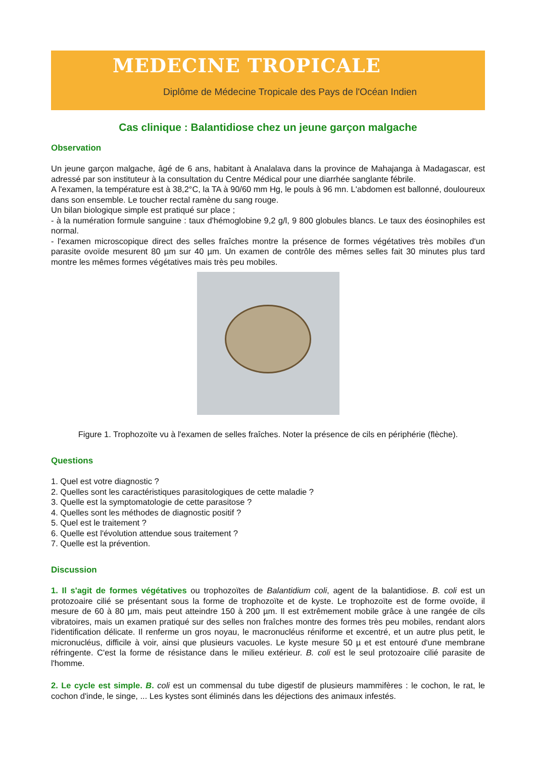MEDECINE TROPICALE
Diplôme de Médecine Tropicale des Pays de l'Océan Indien
Cas clinique : Balantidiose chez un jeune garçon malgache
Observation
Un jeune garçon malgache, âgé de 6 ans, habitant à Analalava dans la province de Mahajanga à Madagascar, est adressé par son instituteur à la consultation du Centre Médical pour une diarrhée sanglante fébrile.
A l'examen, la température est à 38,2°C, la TA à 90/60 mm Hg, le pouls à 96 mn. L'abdomen est ballonné, douloureux dans son ensemble. Le toucher rectal ramène du sang rouge.
Un bilan biologique simple est pratiqué sur place ;
- à la numération formule sanguine : taux d'hémoglobine 9,2 g/l, 9 800 globules blancs. Le taux des éosinophiles est normal.
- l'examen microscopique direct des selles fraîches montre la présence de formes végétatives très mobiles d'un parasite ovoïde mesurent 80 µm sur 40 µm. Un examen de contrôle des mêmes selles fait 30 minutes plus tard montre les mêmes formes végétatives mais très peu mobiles.
Figure 1. Trophozoïte vu à l'examen de selles fraîches. Noter la présence de cils en périphérie (flèche).
Questions
1. Quel est votre diagnostic ?
2. Quelles sont les caractéristiques parasitologiques de cette maladie ?
3. Quelle est la symptomatologie de cette parasitose ?
4. Quelles sont les méthodes de diagnostic positif ?
5. Quel est le traitement ?
6. Quelle est l'évolution attendue sous traitement ?
7. Quelle est la prévention.
Discussion
1. Il s'agit de formes végétatives ou trophozoïtes de Balantidium coli, agent de la balantidiose. B. coli est un protozoaire cilié se présentant sous la forme de trophozoïte et de kyste. Le trophozoïte est de forme ovoïde, il mesure de 60 à 80 µm, mais peut atteindre 150 à 200 µm. Il est extrêmement mobile grâce à une rangée de cils vibratoires, mais un examen pratiqué sur des selles non fraîches montre des formes très peu mobiles, rendant alors l'identification délicate. Il renferme un gros noyau, le macronucléus réniforme et excentré, et un autre plus petit, le micronucléus, difficile à voir, ainsi que plusieurs vacuoles. Le kyste mesure 50 µ et est entouré d'une membrane réfringente. C'est la forme de résistance dans le milieu extérieur. B. coli est le seul protozoaire cilié parasite de l'homme.
2. Le cycle est simple. B. coli est un commensal du tube digestif de plusieurs mammifères : le cochon, le rat, le cochon d'inde, le singe, ... Les kystes sont éliminés dans les déjections des animaux infestés.